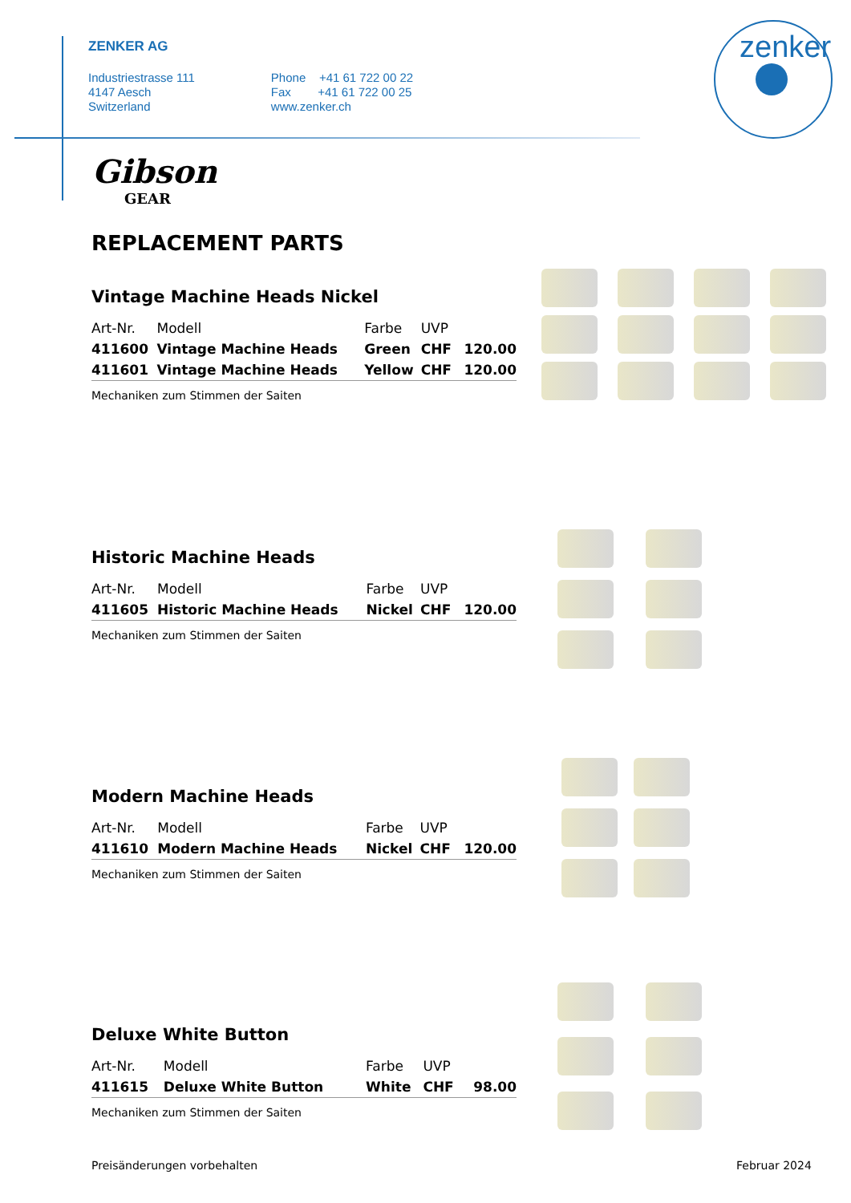ZENKER AG
Industriestrasse 111
4147 Aesch
Switzerland
Phone +41 61 722 00 22
Fax +41 61 722 00 25
www.zenker.ch
zenker
Gibson
GEAR
REPLACEMENT PARTS
Vintage Machine Heads Nickel
| Art-Nr. | Modell | Farbe | UVP | |
| --- | --- | --- | --- | --- |
| 411600 | Vintage Machine Heads | Green | CHF | 120.00 |
| 411601 | Vintage Machine Heads | Yellow | CHF | 120.00 |
Mechaniken zum Stimmen der Saiten
Historic Machine Heads
| Art-Nr. | Modell | Farbe | UVP | |
| --- | --- | --- | --- | --- |
| 411605 | Historic Machine Heads | Nickel | CHF | 120.00 |
Mechaniken zum Stimmen der Saiten
Modern Machine Heads
| Art-Nr. | Modell | Farbe | UVP | |
| --- | --- | --- | --- | --- |
| 411610 | Modern Machine Heads | Nickel | CHF | 120.00 |
Mechaniken zum Stimmen der Saiten
Deluxe White Button
| Art-Nr. | Modell | Farbe | UVP | |
| --- | --- | --- | --- | --- |
| 411615 | Deluxe White Button | White | CHF | 98.00 |
Mechaniken zum Stimmen der Saiten
Preisänderungen vorbehalten Februar 2024